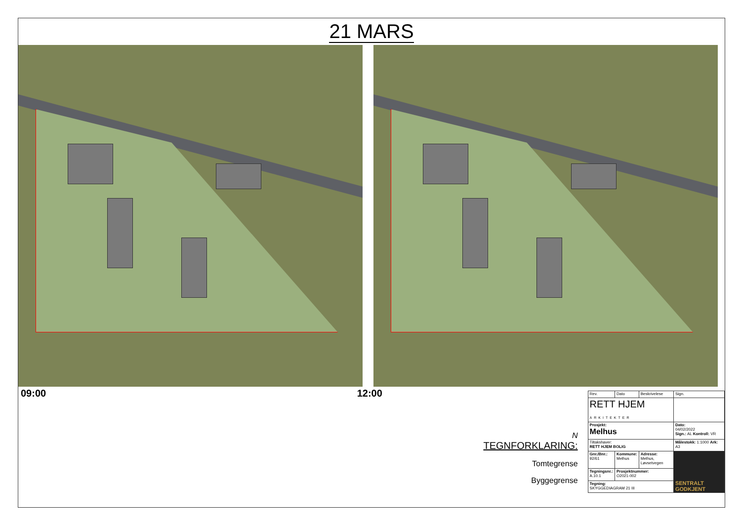21 MARS
09:00 12:00
N
TEGNFORKLARING:
Tomtegrense
Byggegrense
| Rev. | Dato | Beskrivelese | Sign. |
| RETT HJEM ARKITEKTER | | | |
| Prosjekt: Melhus | | | Dato: 04/02/2022 Sign.: AL Kontroll: VR |
| Tiltakshaver: RETT HJEM BOLIG | | | Målestokk: 1:1000 Ark: A3 |
| Gnr./Bnr.: 92/61 | Kommune: Melhus | Adresse: Melhus, Løvsetvegen | SENTRALT GODKJENT |
| Tegningsnr.: A.10.1 | Prosjektnummer: O2021-002 | | |
| Tegning: SKYGGEDIAGRAM 21 III | | | |